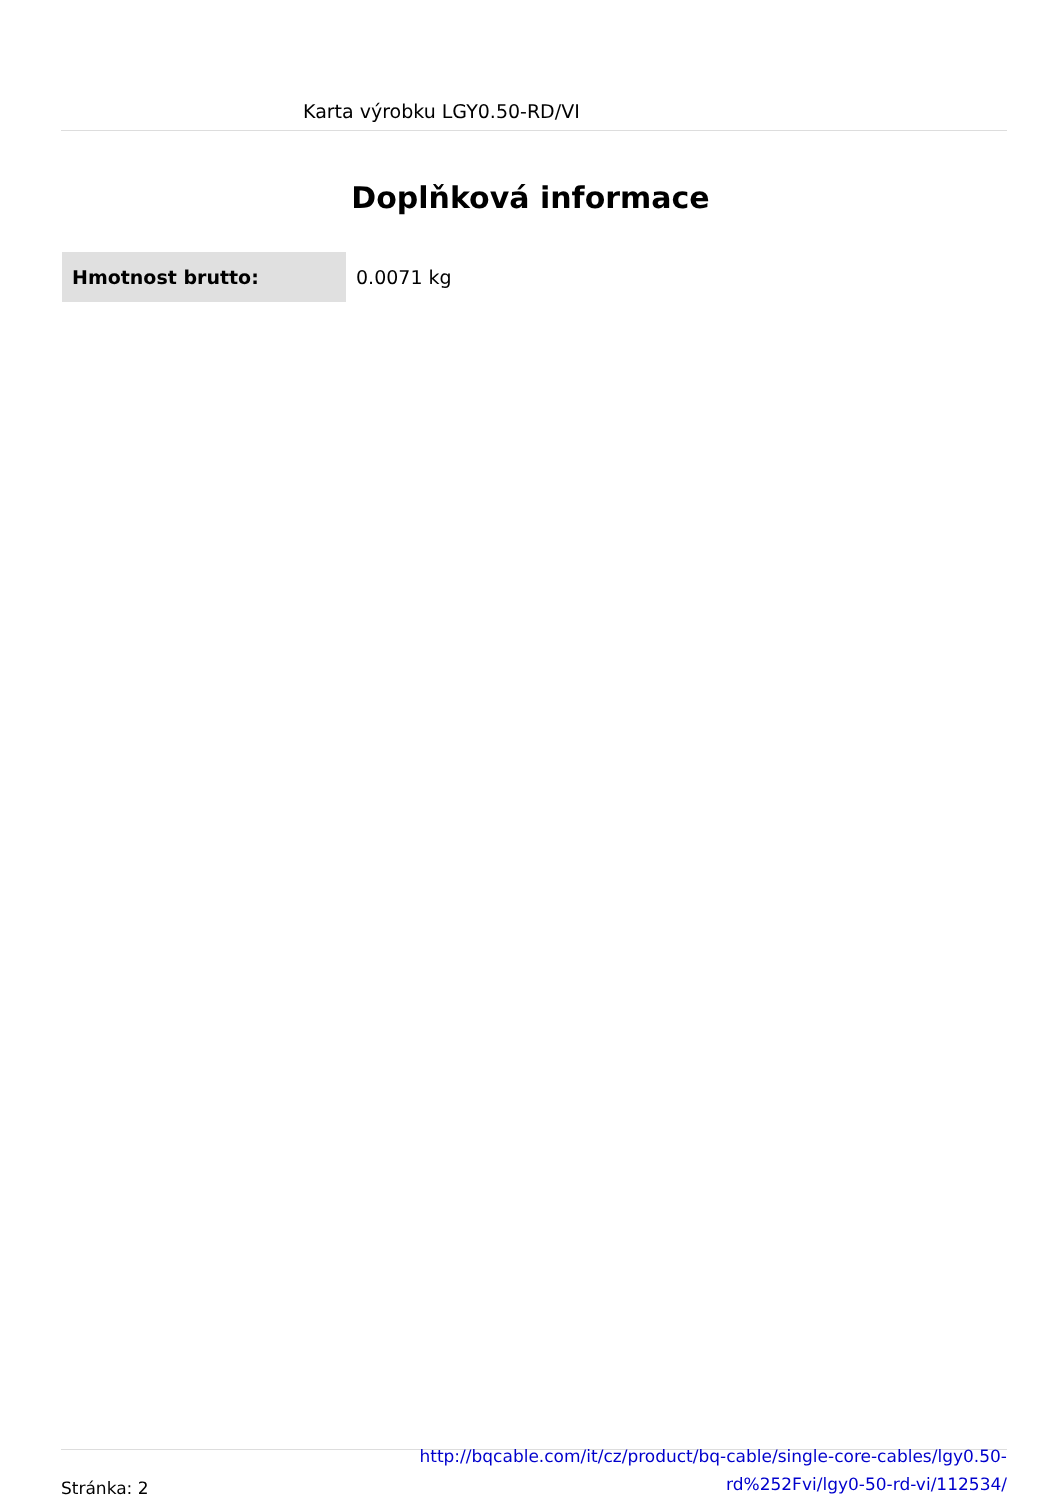Karta výrobku LGY0.50-RD/VI
Doplňková informace
| Hmotnost brutto: | 0.0071 kg |
Stránka: 2 http://bqcable.com/it/cz/product/bq-cable/single-core-cables/lgy0.50-rd%252Fvi/lgy0-50-rd-vi/112534/